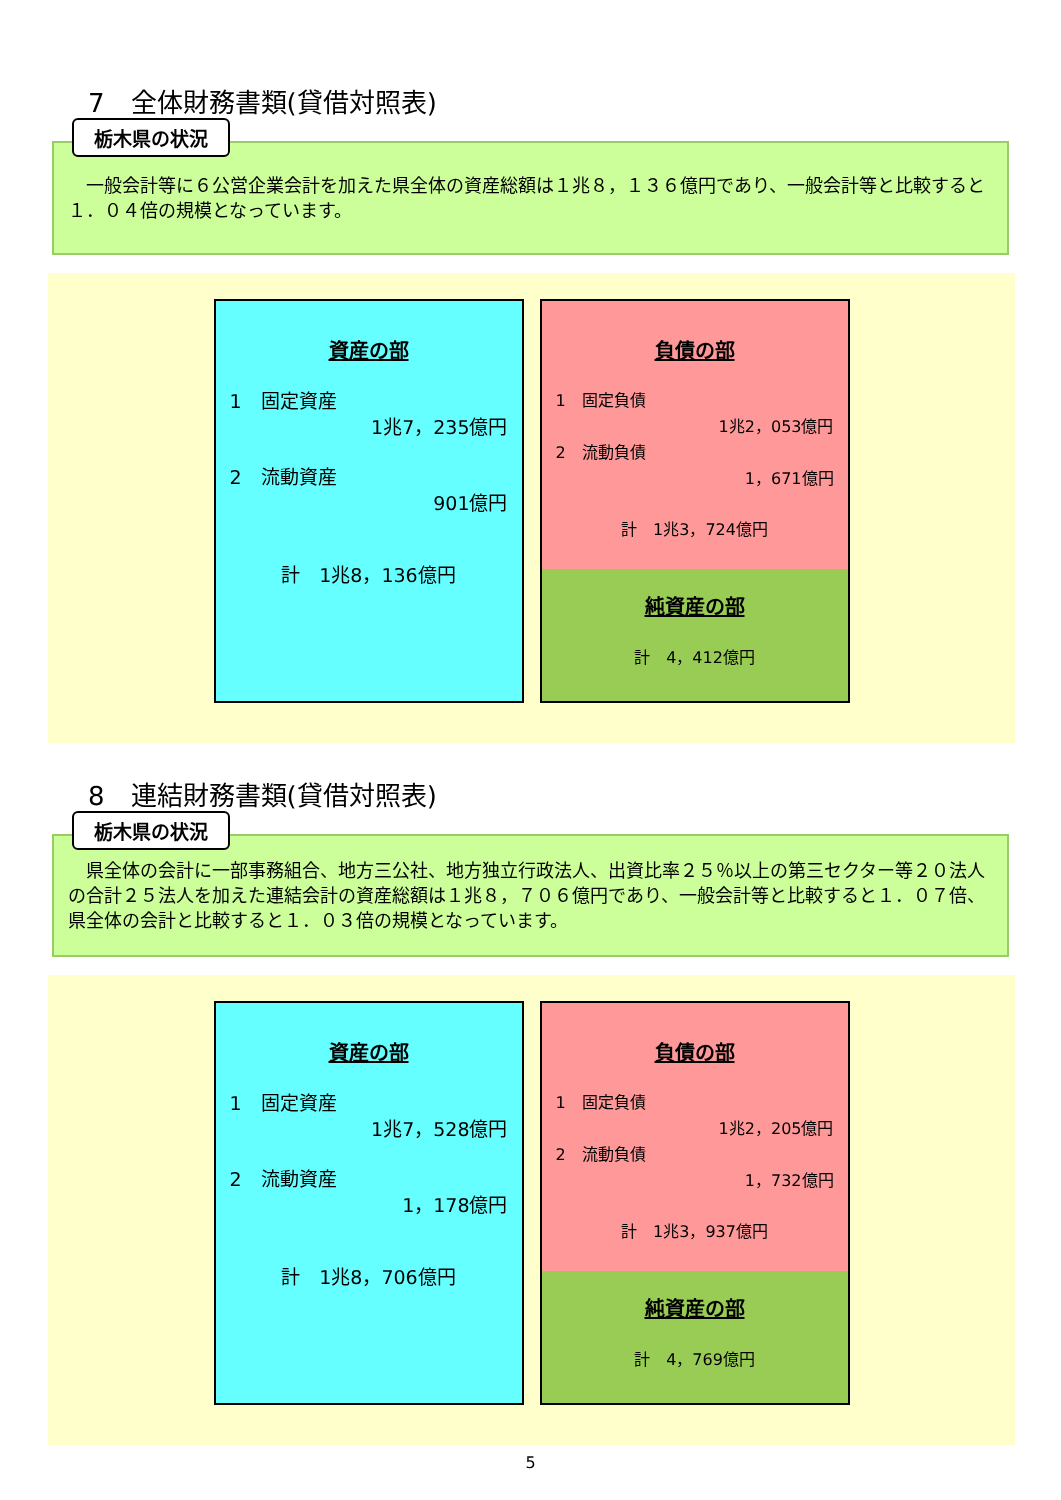7　全体財務書類(貸借対照表)
栃木県の状況
　一般会計等に６公営企業会計を加えた県全体の資産総額は１兆８，１３６億円であり、一般会計等と比較すると１．０４倍の規模となっています。
資産の部
1　固定資産
1兆7，235億円
2　流動資産
901億円
計　1兆8，136億円
負債の部
1　固定負債
1兆2，053億円
2　流動負債
1，671億円
計　1兆3，724億円
純資産の部
計　4，412億円
8　連結財務書類(貸借対照表)
栃木県の状況
　県全体の会計に一部事務組合、地方三公社、地方独立行政法人、出資比率２５％以上の第三セクター等２０法人の合計２５法人を加えた連結会計の資産総額は１兆８，７０６億円であり、一般会計等と比較すると１．０７倍、県全体の会計と比較すると１．０３倍の規模となっています。
資産の部
1　固定資産
1兆7，528億円
2　流動資産
1，178億円
計　1兆8，706億円
負債の部
1　固定負債
1兆2，205億円
2　流動負債
1，732億円
計　1兆3，937億円
純資産の部
計　4，769億円
5